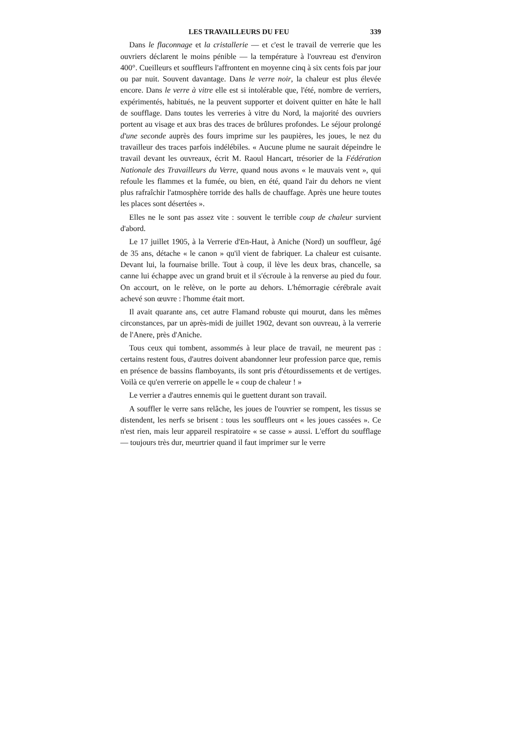LES TRAVAILLEURS DU FEU 339
Dans le flaconnage et la cristallerie — et c'est le travail de verrerie que les ouvriers déclarent le moins pénible — la température à l'ouvreau est d'environ 400°. Cueilleurs et souffleurs l'affrontent en moyenne cinq à six cents fois par jour ou par nuit. Souvent davantage. Dans le verre noir, la chaleur est plus élevée encore. Dans le verre à vitre elle est si intolérable que, l'été, nombre de verriers, expérimentés, habitués, ne la peuvent supporter et doivent quitter en hâte le hall de soufflage. Dans toutes les verreries à vitre du Nord, la majorité des ouvriers portent au visage et aux bras des traces de brûlures profondes. Le séjour prolongé d'une seconde auprès des fours imprime sur les paupières, les joues, le nez du travailleur des traces parfois indélébiles. « Aucune plume ne saurait dépeindre le travail devant les ouvreaux, écrit M. Raoul Hancart, trésorier de la Fédération Nationale des Travailleurs du Verre, quand nous avons « le mauvais vent », qui refoule les flammes et la fumée, ou bien, en été, quand l'air du dehors ne vient plus rafraîchir l'atmosphère torride des halls de chauffage. Après une heure toutes les places sont désertées ».
Elles ne le sont pas assez vite : souvent le terrible coup de chaleur survient d'abord.
Le 17 juillet 1905, à la Verrerie d'En-Haut, à Aniche (Nord) un souffleur, âgé de 35 ans, détache « le canon » qu'il vient de fabriquer. La chaleur est cuisante. Devant lui, la fournaise brille. Tout à coup, il lève les deux bras, chancelle, sa canne lui échappe avec un grand bruit et il s'écroule à la renverse au pied du four. On accourt, on le relève, on le porte au dehors. L'hémorragie cérébrale avait achevé son œuvre : l'homme était mort.
Il avait quarante ans, cet autre Flamand robuste qui mourut, dans les mêmes circonstances, par un après-midi de juillet 1902, devant son ouvreau, à la verrerie de l'Anere, près d'Aniche.
Tous ceux qui tombent, assommés à leur place de travail, ne meurent pas : certains restent fous, d'autres doivent abandonner leur profession parce que, remis en présence de bassins flamboyants, ils sont pris d'étourdissements et de vertiges. Voilà ce qu'en verrerie on appelle le « coup de chaleur ! »
Le verrier a d'autres ennemis qui le guettent durant son travail.
A souffler le verre sans relâche, les joues de l'ouvrier se rompent, les tissus se distendent, les nerfs se brisent : tous les souffleurs ont « les joues cassées ». Ce n'est rien, mais leur appareil respiratoire « se casse » aussi. L'effort du soufflage — toujours très dur, meurtrier quand il faut imprimer sur le verre